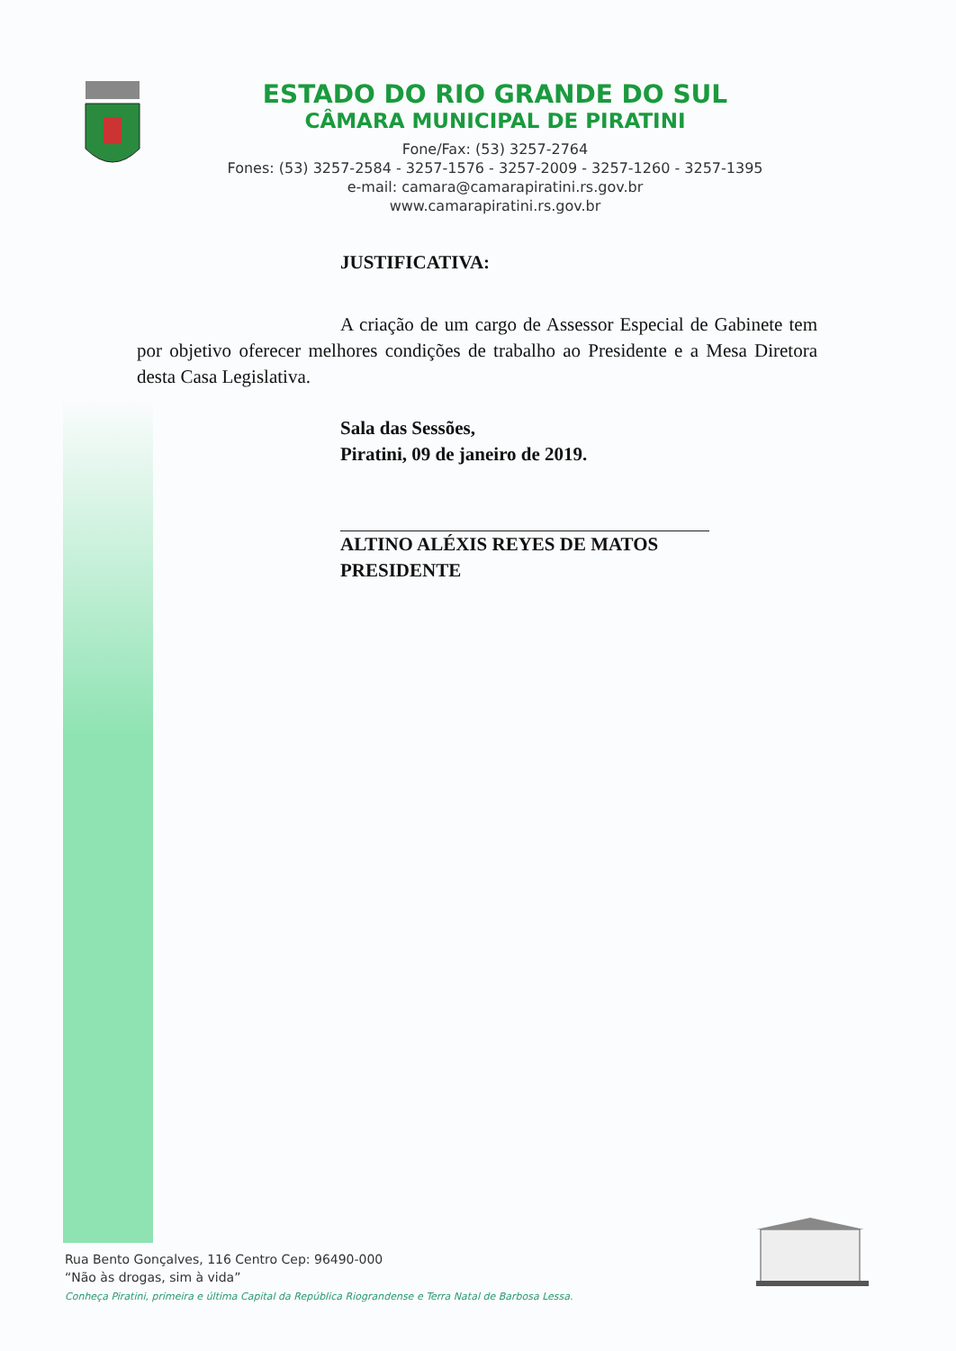ESTADO DO RIO GRANDE DO SUL
CÂMARA MUNICIPAL DE PIRATINI
Fone/Fax: (53) 3257-2764
Fones: (53) 3257-2584 - 3257-1576 - 3257-2009 - 3257-1260 - 3257-1395
e-mail: camara@camarapiratini.rs.gov.br
www.camarapiratini.rs.gov.br
JUSTIFICATIVA:
A criação de um cargo de Assessor Especial de Gabinete tem por objetivo oferecer melhores condições de trabalho ao Presidente e a Mesa Diretora desta Casa Legislativa.
Sala das Sessões,
Piratini, 09 de janeiro de 2019.
ALTINO ALÉXIS REYES DE MATOS
PRESIDENTE
Rua Bento Gonçalves, 116 Centro Cep: 96490-000
“Não às drogas, sim à vida”
Conheça Piratini, primeira e última Capital da República Riograndense e Terra Natal de Barbosa Lessa.